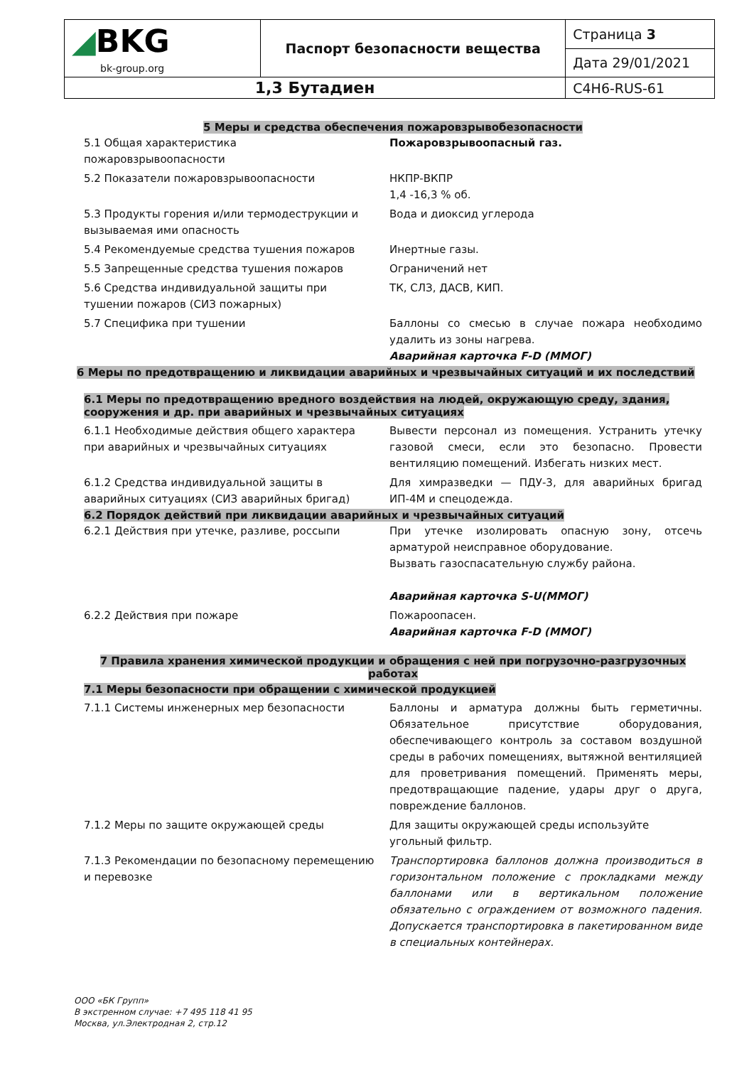| ◢ BKG bk-group.org | Паспорт безопасности вещества | Страница 3 |
| | | Дата 29/01/2021 |
| 1,3 Бутадиен | | C4H6-RUS-61 |
5 Меры и средства обеспечения пожаровзрывобезопасности
| 5.1 Общая характеристика пожаровзрывоопасности | Пожаровзрывоопасный газ. |
| 5.2 Показатели пожаровзрывоопасности | НКПР-ВКПР 1,4 -16,3 % об. |
| 5.3 Продукты горения и/или термодеструкции и вызываемая ими опасность | Вода и диоксид углерода |
| 5.4 Рекомендуемые средства тушения пожаров | Инертные газы. |
| 5.5 Запрещенные средства тушения пожаров | Ограничений нет |
| 5.6 Средства индивидуальной защиты при тушении пожаров (СИЗ пожарных) | ТК, СЛЗ, ДАСВ, КИП. |
| 5.7 Специфика при тушении | Баллоны со смесью в случае пожара необходимо удалить из зоны нагрева. Аварийная карточка F-D (ММОГ) |
6 Меры по предотвращению и ликвидации аварийных и чрезвычайных ситуаций и их последствий
6.1 Меры по предотвращению вредного воздействия на людей, окружающую среду, здания, сооружения и др. при аварийных и чрезвычайных ситуациях
| 6.1.1 Необходимые действия общего характера при аварийных и чрезвычайных ситуациях | Вывести персонал из помещения. Устранить утечку газовой смеси, если это безопасно. Провести вентиляцию помещений. Избегать низких мест. |
| 6.1.2 Средства индивидуальной защиты в аварийных ситуациях (СИЗ аварийных бригад) | Для химразведки — ПДУ-3, для аварийных бригад ИП-4М и спецодежда. |
6.2 Порядок действий при ликвидации аварийных и чрезвычайных ситуаций
| 6.2.1 Действия при утечке, разливе, россыпи | При утечке изолировать опасную зону, отсечь арматурой неисправное оборудование. Вызвать газоспасательную службу района. Аварийная карточка S-U(ММОГ) |
| 6.2.2 Действия при пожаре | Пожароопасен. Аварийная карточка F-D (ММОГ) |
7 Правила хранения химической продукции и обращения с ней при погрузочно-разгрузочных работах
7.1 Меры безопасности при обращении с химической продукцией
| 7.1.1 Системы инженерных мер безопасности | Баллоны и арматура должны быть герметичны. Обязательное присутствие оборудования, обеспечивающего контроль за составом воздушной среды в рабочих помещениях, вытяжной вентиляцией для проветривания помещений. Применять меры, предотвращающие падение, удары друг о друга, повреждение баллонов. |
| 7.1.2 Меры по защите окружающей среды | Для защиты окружающей среды используйте угольный фильтр. |
| 7.1.3 Рекомендации по безопасному перемещению и перевозке | Транспортировка баллонов должна производиться в горизонтальном положение с прокладками между баллонами или в вертикальном положение обязательно с ограждением от возможного падения. Допускается транспортировка в пакетированном виде в специальных контейнерах. |
ООО «БК Групп»
В экстренном случае: +7 495 118 41 95
Москва, ул.Электродная 2, стр.12